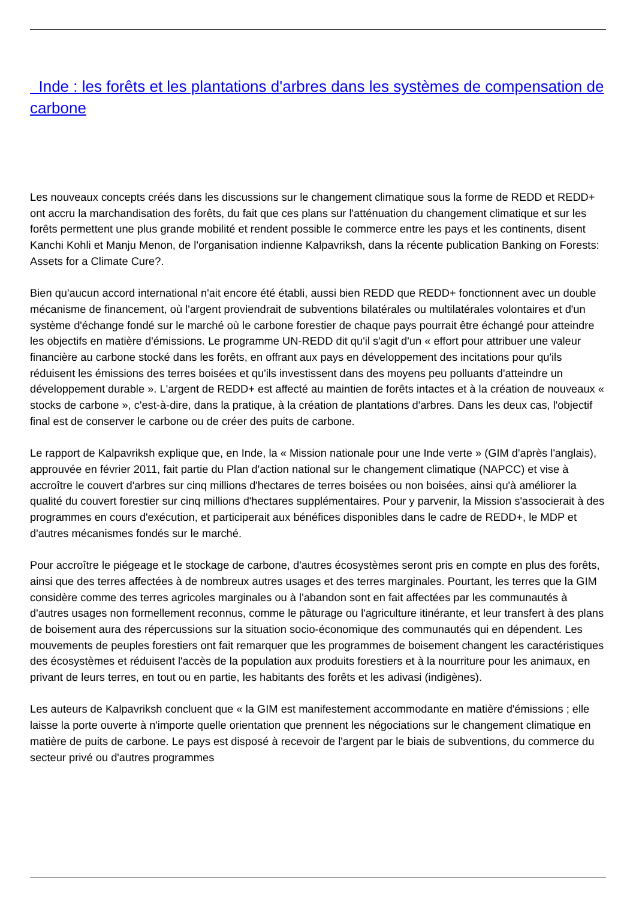Inde : les forêts et les plantations d'arbres dans les systèmes de compensation de carbone
Les nouveaux concepts créés dans les discussions sur le changement climatique sous la forme de REDD et REDD+ ont accru la marchandisation des forêts, du fait que ces plans sur l'atténuation du changement climatique et sur les forêts permettent une plus grande mobilité et rendent possible le commerce entre les pays et les continents, disent Kanchi Kohli et Manju Menon, de l'organisation indienne Kalpavriksh, dans la récente publication Banking on Forests: Assets for a Climate Cure?.
Bien qu'aucun accord international n'ait encore été établi, aussi bien REDD que REDD+ fonctionnent avec un double mécanisme de financement, où l'argent proviendrait de subventions bilatérales ou multilatérales volontaires et d'un système d'échange fondé sur le marché où le carbone forestier de chaque pays pourrait être échangé pour atteindre les objectifs en matière d'émissions. Le programme UN-REDD dit qu'il s'agit d'un « effort pour attribuer une valeur financière au carbone stocké dans les forêts, en offrant aux pays en développement des incitations pour qu'ils réduisent les émissions des terres boisées et qu'ils investissent dans des moyens peu polluants d'atteindre un développement durable ». L'argent de REDD+ est affecté au maintien de forêts intactes et à la création de nouveaux « stocks de carbone », c'est-à-dire, dans la pratique, à la création de plantations d'arbres. Dans les deux cas, l'objectif final est de conserver le carbone ou de créer des puits de carbone.
Le rapport de Kalpavriksh explique que, en Inde, la « Mission nationale pour une Inde verte » (GIM d'après l'anglais), approuvée en février 2011, fait partie du Plan d'action national sur le changement climatique (NAPCC) et vise à accroître le couvert d'arbres sur cinq millions d'hectares de terres boisées ou non boisées, ainsi qu'à améliorer la qualité du couvert forestier sur cinq millions d'hectares supplémentaires. Pour y parvenir, la Mission s'associerait à des programmes en cours d'exécution, et participerait aux bénéfices disponibles dans le cadre de REDD+, le MDP et d'autres mécanismes fondés sur le marché.
Pour accroître le piégeage et le stockage de carbone, d'autres écosystèmes seront pris en compte en plus des forêts, ainsi que des terres affectées à de nombreux autres usages et des terres marginales. Pourtant, les terres que la GIM considère comme des terres agricoles marginales ou à l'abandon sont en fait affectées par les communautés à d'autres usages non formellement reconnus, comme le pâturage ou l'agriculture itinérante, et leur transfert à des plans de boisement aura des répercussions sur la situation socio-économique des communautés qui en dépendent. Les mouvements de peuples forestiers ont fait remarquer que les programmes de boisement changent les caractéristiques des écosystèmes et réduisent l'accès de la population aux produits forestiers et à la nourriture pour les animaux, en privant de leurs terres, en tout ou en partie, les habitants des forêts et les adivasi (indigènes).
Les auteurs de Kalpavriksh concluent que « la GIM est manifestement accommodante en matière d'émissions ; elle laisse la porte ouverte à n'importe quelle orientation que prennent les négociations sur le changement climatique en matière de puits de carbone. Le pays est disposé à recevoir de l'argent par le biais de subventions, du commerce du secteur privé ou d'autres programmes